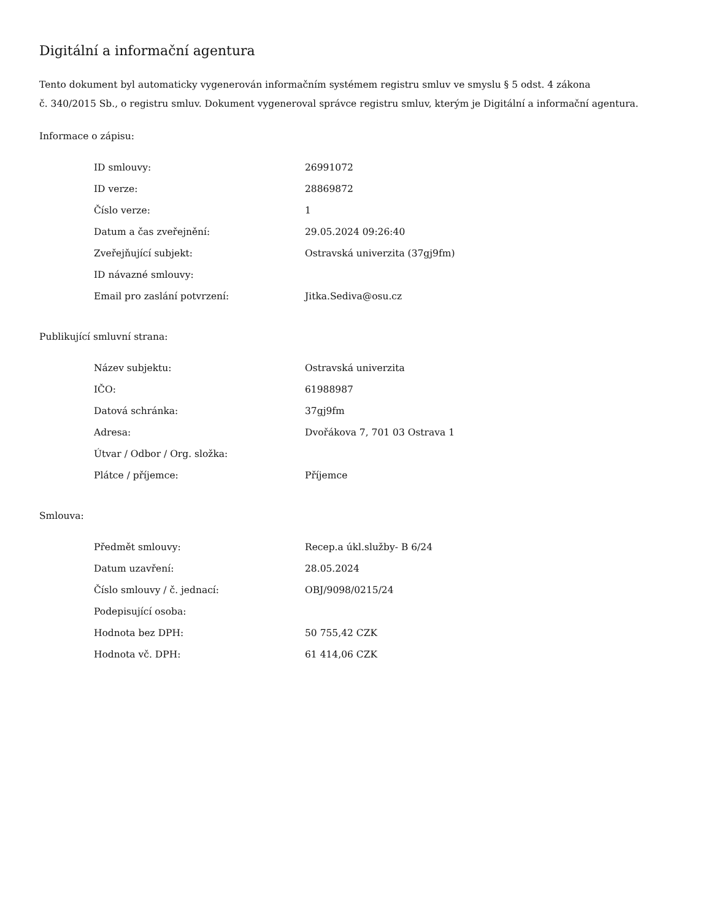Digitální a informační agentura
Tento dokument byl automaticky vygenerován informačním systémem registru smluv ve smyslu § 5 odst. 4 zákona
č. 340/2015 Sb., o registru smluv. Dokument vygeneroval správce registru smluv, kterým je Digitální a informační agentura.
Informace o zápisu:
| ID smlouvy: | 26991072 |
| ID verze: | 28869872 |
| Číslo verze: | 1 |
| Datum a čas zveřejnění: | 29.05.2024 09:26:40 |
| Zveřejňující subjekt: | Ostravská univerzita (37gj9fm) |
| ID návazné smlouvy: | |
| Email pro zaslání potvrzení: | Jitka.Sediva@osu.cz |
Publikující smluvní strana:
| Název subjektu: | Ostravská univerzita |
| IČO: | 61988987 |
| Datová schránka: | 37gj9fm |
| Adresa: | Dvořákova 7, 701 03 Ostrava 1 |
| Útvar / Odbor / Org. složka: | |
| Plátce / příjemce: | Příjemce |
Smlouva:
| Předmět smlouvy: | Recep.a úkl.služby- B 6/24 |
| Datum uzavření: | 28.05.2024 |
| Číslo smlouvy / č. jednací: | OBJ/9098/0215/24 |
| Podepisující osoba: | |
| Hodnota bez DPH: | 50 755,42 CZK |
| Hodnota vč. DPH: | 61 414,06 CZK |